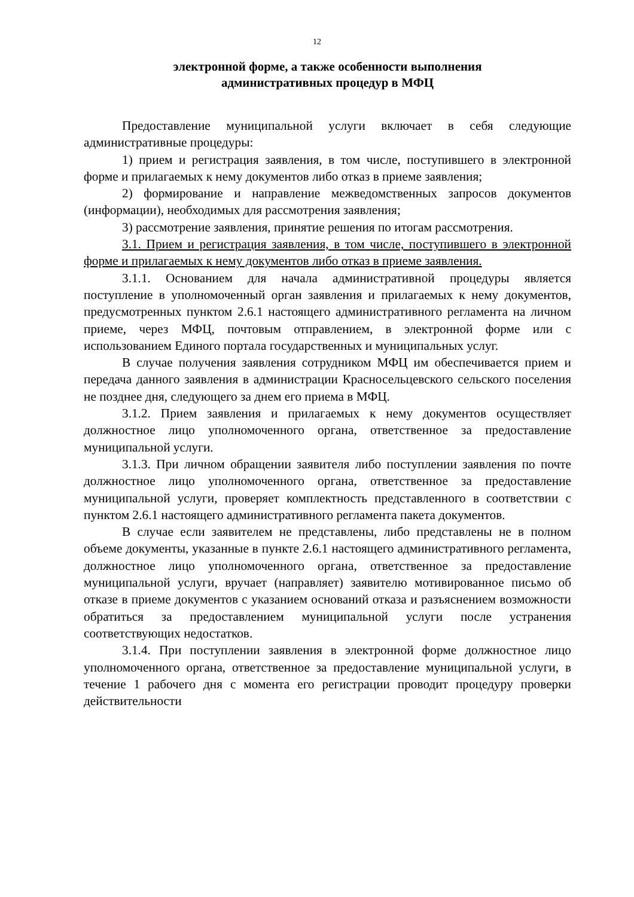12
электронной форме, а также особенности выполнения
административных процедур в МФЦ
Предоставление муниципальной услуги включает в себя следующие административные процедуры:
1) прием и регистрация заявления, в том числе, поступившего в электронной форме и прилагаемых к нему документов либо отказ в приеме заявления;
2) формирование и направление межведомственных запросов документов (информации), необходимых для рассмотрения заявления;
3) рассмотрение заявления, принятие решения по итогам рассмотрения.
3.1. Прием и регистрация заявления, в том числе, поступившего в электронной форме и прилагаемых к нему документов либо отказ в приеме заявления.
3.1.1. Основанием для начала административной процедуры является поступление в уполномоченный орган заявления и прилагаемых к нему документов, предусмотренных пунктом 2.6.1 настоящего административного регламента на личном приеме, через МФЦ, почтовым отправлением, в электронной форме или с использованием Единого портала государственных и муниципальных услуг.
В случае получения заявления сотрудником МФЦ им обеспечивается прием и передача данного заявления в администрации Красносельцевского сельского поселения не позднее дня, следующего за днем его приема в МФЦ.
3.1.2. Прием заявления и прилагаемых к нему документов осуществляет должностное лицо уполномоченного органа, ответственное за предоставление муниципальной услуги.
3.1.3. При личном обращении заявителя либо поступлении заявления по почте должностное лицо уполномоченного органа, ответственное за предоставление муниципальной услуги, проверяет комплектность представленного в соответствии с пунктом 2.6.1 настоящего административного регламента пакета документов.
В случае если заявителем не представлены, либо представлены не в полном объеме документы, указанные в пункте 2.6.1 настоящего административного регламента, должностное лицо уполномоченного органа, ответственное за предоставление муниципальной услуги, вручает (направляет) заявителю мотивированное письмо об отказе в приеме документов с указанием оснований отказа и разъяснением возможности обратиться за предоставлением муниципальной услуги после устранения соответствующих недостатков.
3.1.4. При поступлении заявления в электронной форме должностное лицо уполномоченного органа, ответственное за предоставление муниципальной услуги, в течение 1 рабочего дня с момента его регистрации проводит процедуру проверки действительности